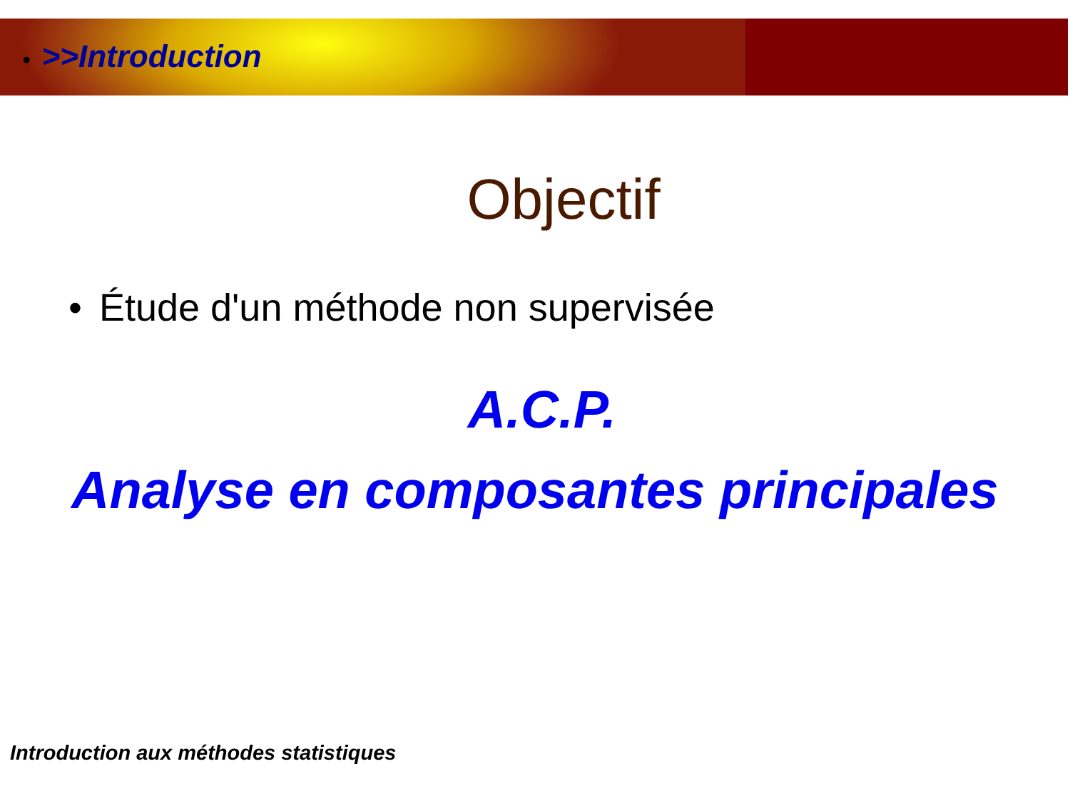• >>Introduction
Objectif
• Étude d'un méthode non supervisée
A.C.P.
Analyse en composantes principales
Introduction aux méthodes statistiques